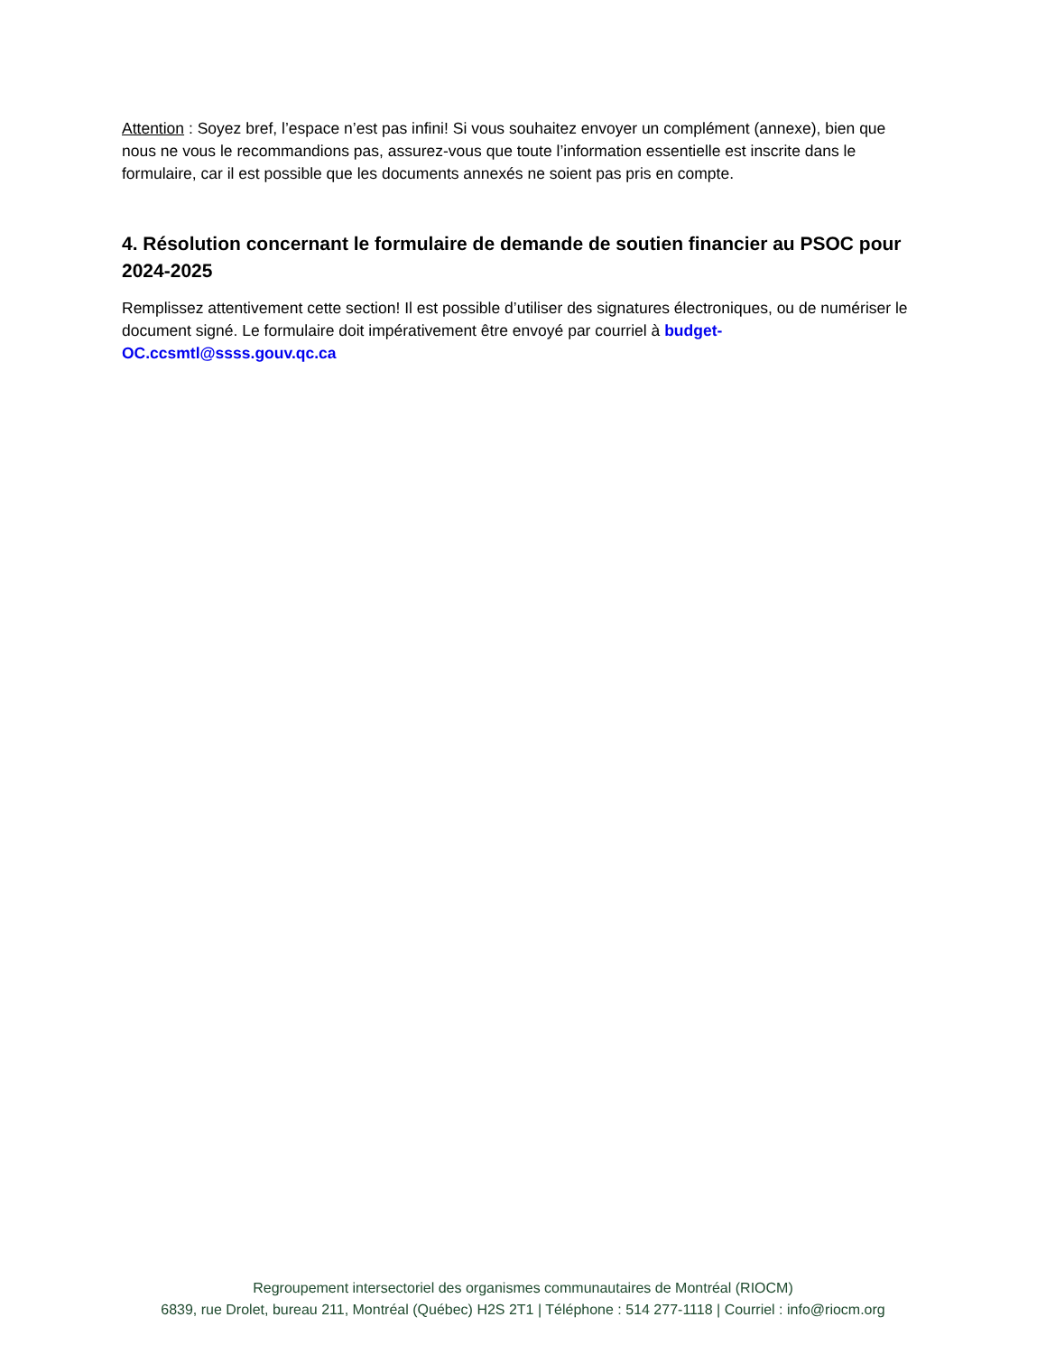Attention : Soyez bref, l’espace n’est pas infini! Si vous souhaitez envoyer un complément (annexe), bien que nous ne vous le recommandions pas, assurez-vous que toute l’information essentielle est inscrite dans le formulaire, car il est possible que les documents annexés ne soient pas pris en compte.
4. Résolution concernant le formulaire de demande de soutien financier au PSOC pour 2024-2025
Remplissez attentivement cette section! Il est possible d’utiliser des signatures électroniques, ou de numériser le document signé. Le formulaire doit impérativement être envoyé par courriel à budget-OC.ccsmtl@ssss.gouv.qc.ca
Regroupement intersectoriel des organismes communautaires de Montréal (RIOCM)
6839, rue Drolet, bureau 211, Montréal (Québec) H2S 2T1 | Téléphone : 514 277-1118 | Courriel : info@riocm.org